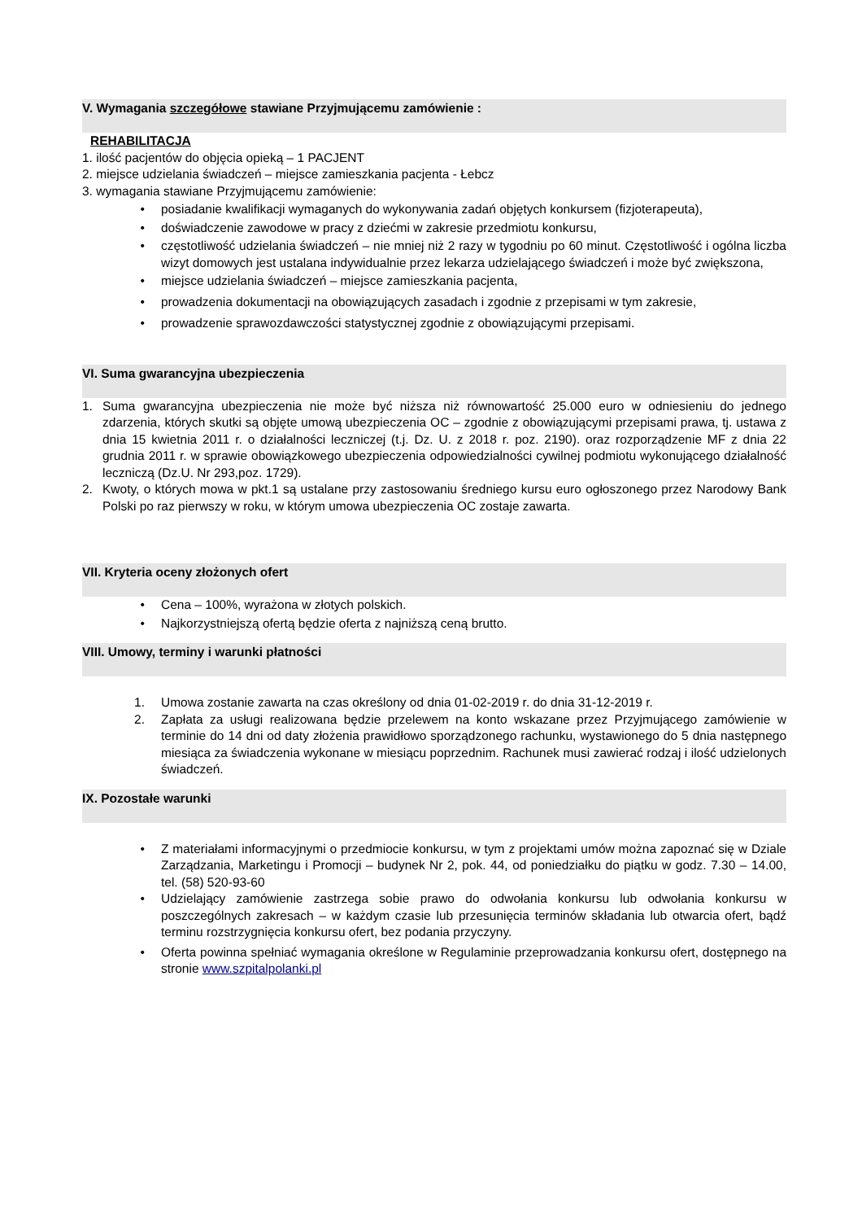V. Wymagania szczegółowe stawiane Przyjmującemu zamówienie :
REHABILITACJA
1. ilość pacjentów do objęcia opieką – 1 PACJENT
2. miejsce udzielania świadczeń – miejsce zamieszkania pacjenta - Łebcz
3. wymagania stawiane Przyjmującemu zamówienie:
• posiadanie kwalifikacji wymaganych do wykonywania zadań objętych konkursem (fizjoterapeuta),
• doświadczenie zawodowe w pracy z dziećmi w zakresie przedmiotu konkursu,
• częstotliwość udzielania świadczeń – nie mniej niż 2 razy w tygodniu po 60 minut. Częstotliwość i ogólna liczba wizyt domowych jest ustalana indywidualnie przez lekarza udzielającego świadczeń i może być zwiększona,
• miejsce udzielania świadczeń – miejsce zamieszkania pacjenta,
• prowadzenia dokumentacji na obowiązujących zasadach i zgodnie z przepisami w tym zakresie,
• prowadzenie sprawozdawczości statystycznej zgodnie z obowiązującymi przepisami.
VI. Suma gwarancyjna ubezpieczenia
1. Suma gwarancyjna ubezpieczenia nie może być niższa niż równowartość 25.000 euro w odniesieniu do jednego zdarzenia, których skutki są objęte umową ubezpieczenia OC – zgodnie z obowiązującymi przepisami prawa, tj. ustawa z dnia 15 kwietnia 2011 r. o działalności leczniczej (t.j. Dz. U. z 2018 r. poz. 2190). oraz rozporządzenie MF z dnia 22 grudnia 2011 r. w sprawie obowiązkowego ubezpieczenia odpowiedzialności cywilnej podmiotu wykonującego działalność leczniczą (Dz.U. Nr 293,poz. 1729).
2. Kwoty, o których mowa w pkt.1 są ustalane przy zastosowaniu średniego kursu euro ogłoszonego przez Narodowy Bank Polski po raz pierwszy w roku, w którym umowa ubezpieczenia OC zostaje zawarta.
VII. Kryteria oceny złożonych ofert
• Cena – 100%, wyrażona w złotych polskich.
• Najkorzystniejszą ofertą będzie oferta z najniższą ceną brutto.
VIII. Umowy, terminy i warunki płatności
1. Umowa zostanie zawarta na czas określony od dnia 01-02-2019 r. do dnia 31-12-2019 r.
2. Zapłata za usługi realizowana będzie przelewem na konto wskazane przez Przyjmującego zamówienie w terminie do 14 dni od daty złożenia prawidłowo sporządzonego rachunku, wystawionego do 5 dnia następnego miesiąca za świadczenia wykonane w miesiącu poprzednim. Rachunek musi zawierać rodzaj i ilość udzielonych świadczeń.
IX. Pozostałe warunki
• Z materiałami informacyjnymi o przedmiocie konkursu, w tym z projektami umów można zapoznać się w Dziale Zarządzania, Marketingu i Promocji – budynek Nr 2, pok. 44, od poniedziałku do piątku w godz. 7.30 – 14.00, tel. (58) 520-93-60
• Udzielający zamówienie zastrzega sobie prawo do odwołania konkursu lub odwołania konkursu w poszczególnych zakresach – w każdym czasie lub przesunięcia terminów składania lub otwarcia ofert, bądź terminu rozstrzygnięcia konkursu ofert, bez podania przyczyny.
• Oferta powinna spełniać wymagania określone w Regulaminie przeprowadzania konkursu ofert, dostępnego na stronie www.szpitalpolanki.pl